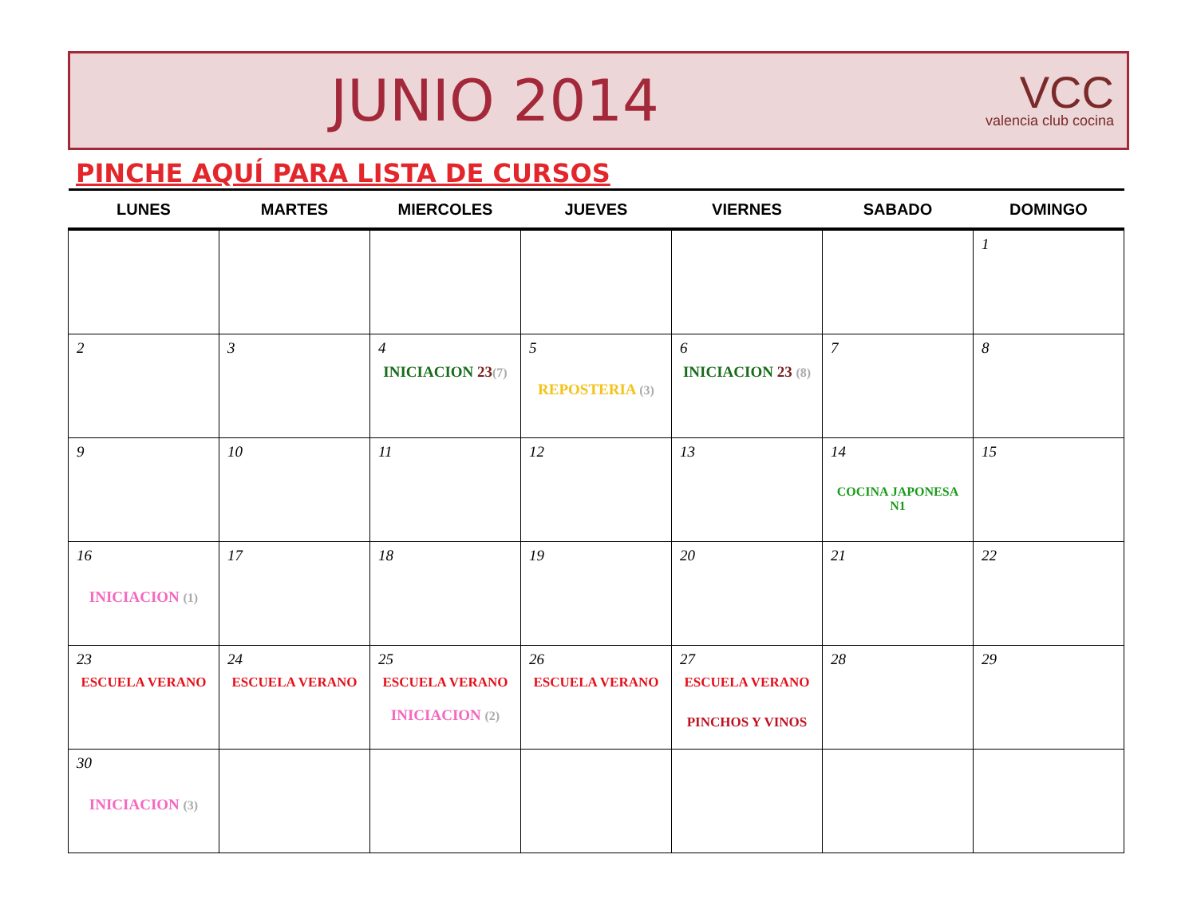JUNIO 2014
VCC
valencia club cocina
PINCHE AQUÍ PARA LISTA DE CURSOS
| LUNES | MARTES | MIERCOLES | JUEVES | VIERNES | SABADO | DOMINGO |
| --- | --- | --- | --- | --- | --- | --- |
| | | | | | | 1 |
| 2 | 3 | 4 INICIACION 23 (7) | 5 REPOSTERIA (3) | 6 INICIACION 23 (8) | 7 | 8 |
| 9 | 10 | 11 | 12 | 13 | 14 COCINA JAPONESA N1 | 15 |
| 16 INICIACION (1) | 17 | 18 | 19 | 20 | 21 | 22 |
| 23 ESCUELA VERANO | 24 ESCUELA VERANO | 25 ESCUELA VERANO INICIACION (2) | 26 ESCUELA VERANO | 27 ESCUELA VERANO PINCHOS Y VINOS | 28 | 29 |
| 30 INICIACION (3) | | | | | | |